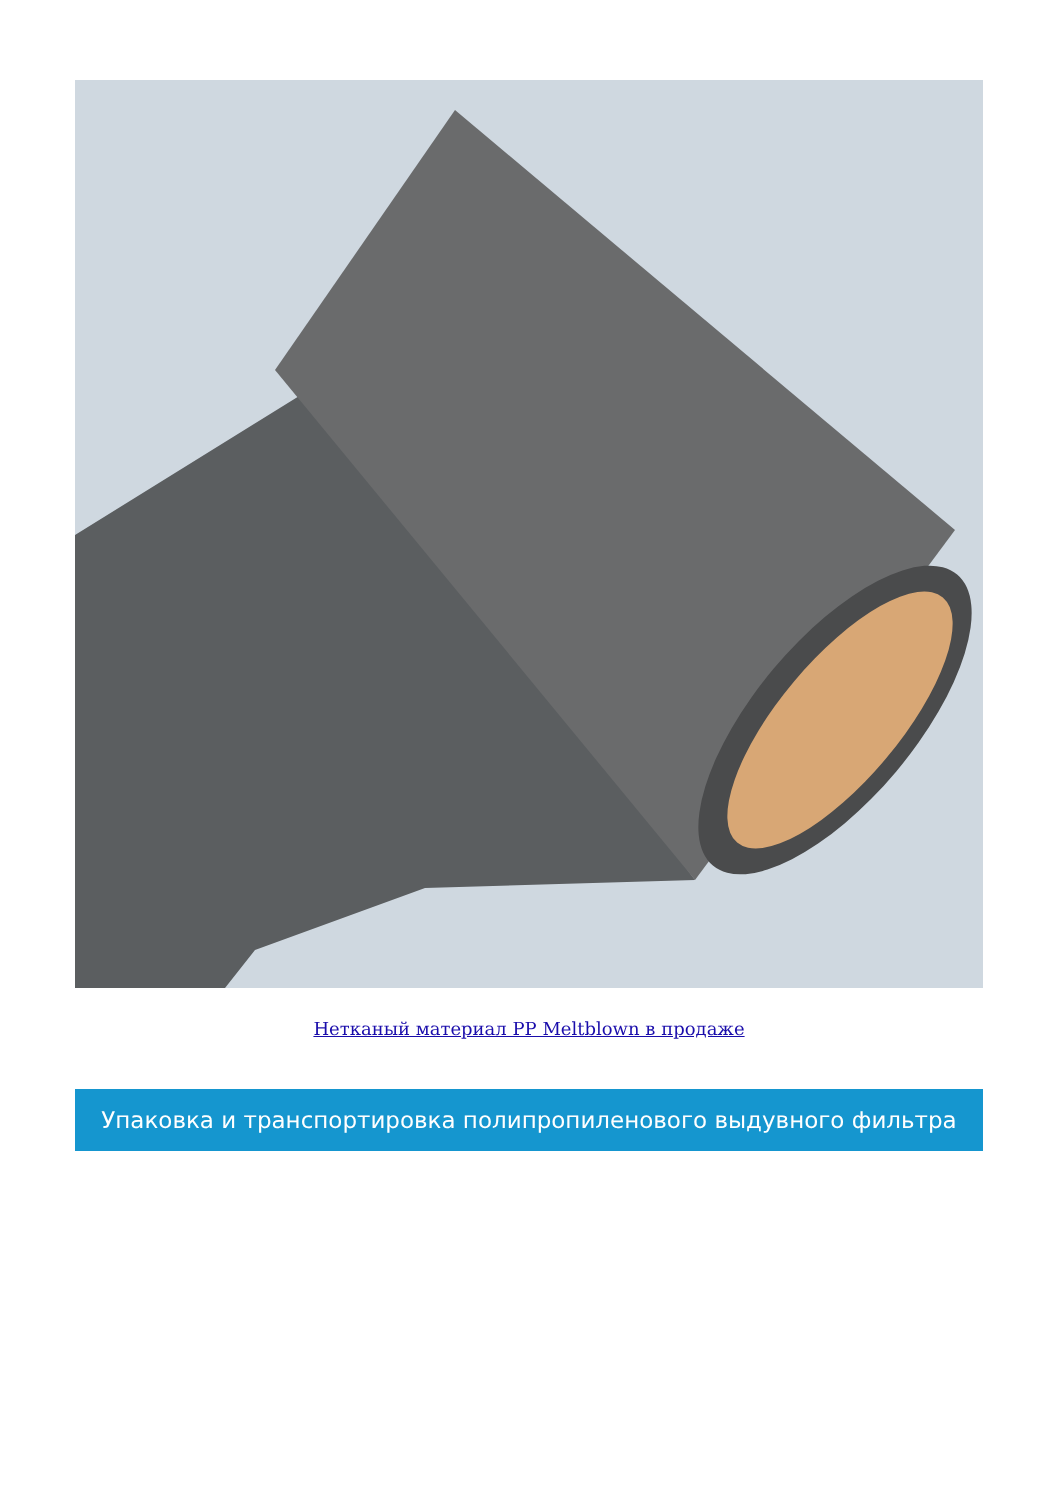Нетканый материал PP Meltblown в продаже
Упаковка и транспортировка полипропиленового выдувного фильтра